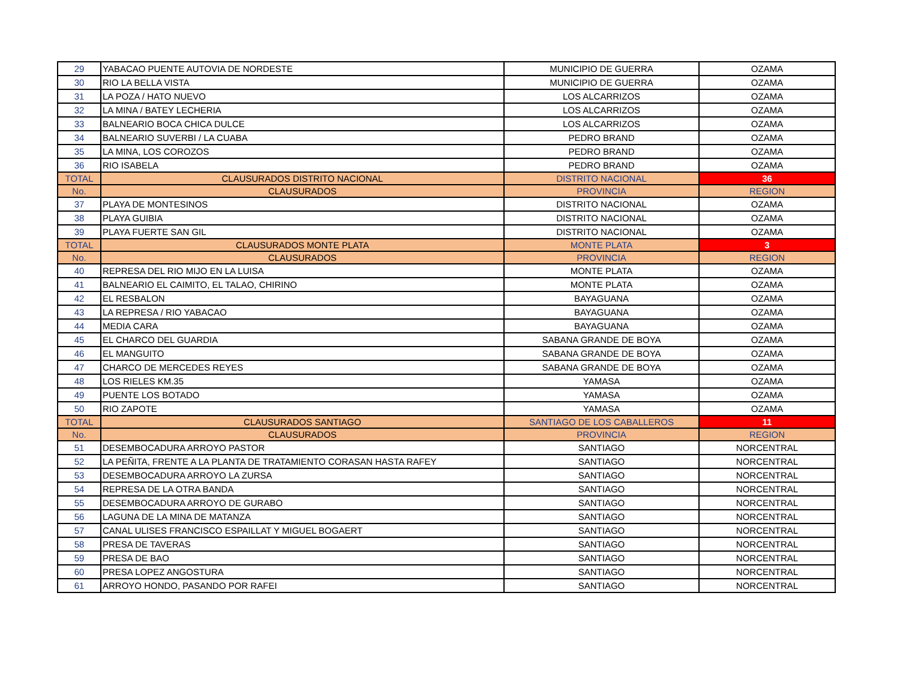| 29 | YABACAO PUENTE AUTOVIA DE NORDESTE | MUNICIPIO DE GUERRA | OZAMA |
| 30 | RIO LA BELLA VISTA | MUNICIPIO DE GUERRA | OZAMA |
| 31 | LA POZA / HATO NUEVO | LOS ALCARRIZOS | OZAMA |
| 32 | LA MINA / BATEY LECHERIA | LOS ALCARRIZOS | OZAMA |
| 33 | BALNEARIO BOCA CHICA DULCE | LOS ALCARRIZOS | OZAMA |
| 34 | BALNEARIO SUVERBI / LA CUABA | PEDRO BRAND | OZAMA |
| 35 | LA MINA, LOS COROZOS | PEDRO BRAND | OZAMA |
| 36 | RIO ISABELA | PEDRO BRAND | OZAMA |
| TOTAL | CLAUSURADOS DISTRITO NACIONAL | DISTRITO NACIONAL | 36 |
| No. | CLAUSURADOS | PROVINCIA | REGION |
| 37 | PLAYA DE MONTESINOS | DISTRITO NACIONAL | OZAMA |
| 38 | PLAYA GUIBIA | DISTRITO NACIONAL | OZAMA |
| 39 | PLAYA FUERTE SAN GIL | DISTRITO NACIONAL | OZAMA |
| TOTAL | CLAUSURADOS MONTE PLATA | MONTE PLATA | 3 |
| No. | CLAUSURADOS | PROVINCIA | REGION |
| 40 | REPRESA DEL RIO MIJO EN LA LUISA | MONTE PLATA | OZAMA |
| 41 | BALNEARIO EL CAIMITO, EL TALAO, CHIRINO | MONTE PLATA | OZAMA |
| 42 | EL RESBALON | BAYAGUANA | OZAMA |
| 43 | LA REPRESA / RIO YABACAO | BAYAGUANA | OZAMA |
| 44 | MEDIA CARA | BAYAGUANA | OZAMA |
| 45 | EL CHARCO DEL GUARDIA | SABANA GRANDE DE BOYA | OZAMA |
| 46 | EL MANGUITO | SABANA GRANDE DE BOYA | OZAMA |
| 47 | CHARCO DE MERCEDES REYES | SABANA GRANDE DE BOYA | OZAMA |
| 48 | LOS RIELES KM.35 | YAMASA | OZAMA |
| 49 | PUENTE LOS BOTADO | YAMASA | OZAMA |
| 50 | RIO ZAPOTE | YAMASA | OZAMA |
| TOTAL | CLAUSURADOS SANTIAGO | SANTIAGO DE LOS CABALLEROS | 11 |
| No. | CLAUSURADOS | PROVINCIA | REGION |
| 51 | DESEMBOCADURA ARROYO PASTOR | SANTIAGO | NORCENTRAL |
| 52 | LA PEÑITA, FRENTE A LA PLANTA DE TRATAMIENTO CORASAN HASTA RAFEY | SANTIAGO | NORCENTRAL |
| 53 | DESEMBOCADURA ARROYO LA ZURSA | SANTIAGO | NORCENTRAL |
| 54 | REPRESA DE LA OTRA BANDA | SANTIAGO | NORCENTRAL |
| 55 | DESEMBOCADURA ARROYO DE GURABO | SANTIAGO | NORCENTRAL |
| 56 | LAGUNA DE LA MINA DE MATANZA | SANTIAGO | NORCENTRAL |
| 57 | CANAL ULISES FRANCISCO ESPAILLAT Y MIGUEL BOGAERT | SANTIAGO | NORCENTRAL |
| 58 | PRESA DE TAVERAS | SANTIAGO | NORCENTRAL |
| 59 | PRESA DE BAO | SANTIAGO | NORCENTRAL |
| 60 | PRESA LOPEZ ANGOSTURA | SANTIAGO | NORCENTRAL |
| 61 | ARROYO HONDO, PASANDO POR RAFEI | SANTIAGO | NORCENTRAL |